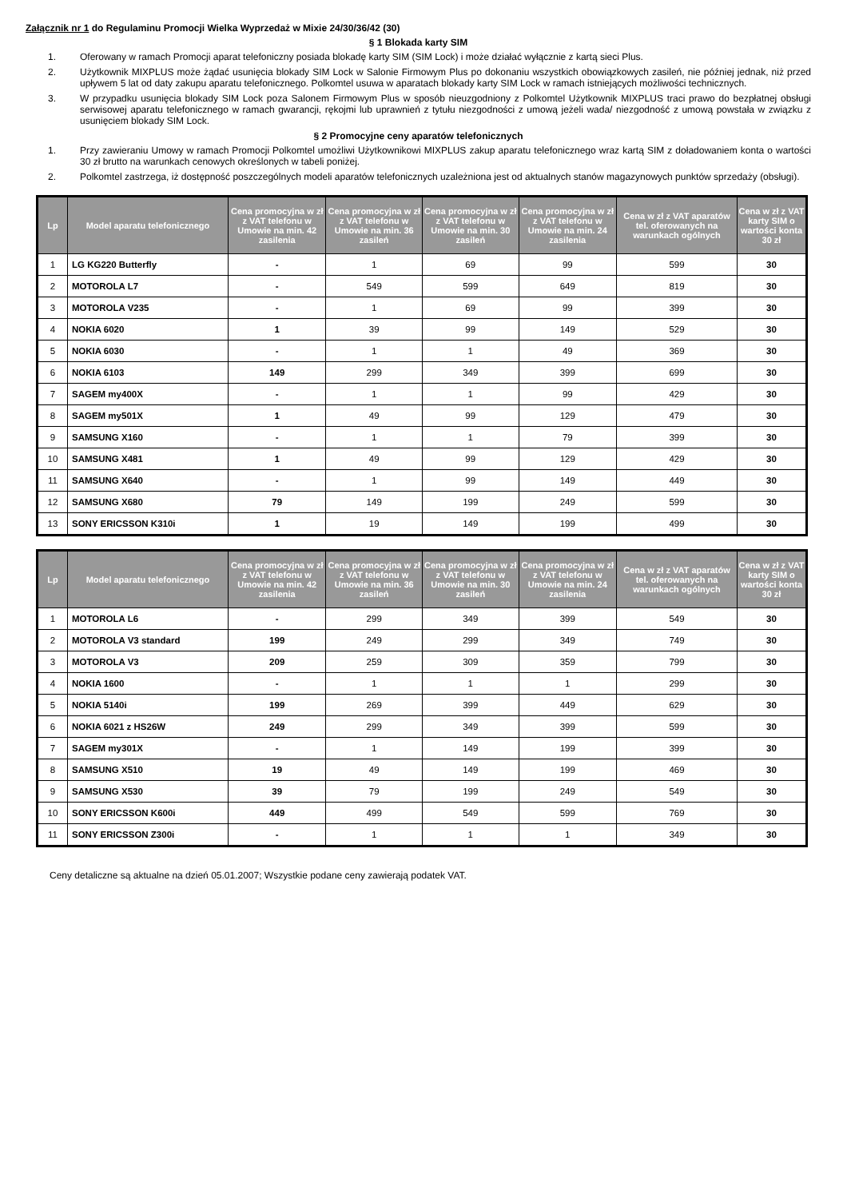Załącznik nr 1 do Regulaminu Promocji Wielka Wyprzedaż w Mixie 24/30/36/42 (30)
§ 1 Blokada karty SIM
1. Oferowany w ramach Promocji aparat telefoniczny posiada blokadę karty SIM (SIM Lock) i może działać wyłącznie z kartą sieci Plus.
2. Użytkownik MIXPLUS może żądać usunięcia blokady SIM Lock w Salonie Firmowym Plus po dokonaniu wszystkich obowiązkowych zasileń, nie później jednak, niż przed upływem 5 lat od daty zakupu aparatu telefonicznego. Polkomtel usuwa w aparatach blokady karty SIM Lock w ramach istniejących możliwości technicznych.
3. W przypadku usunięcia blokady SIM Lock poza Salonem Firmowym Plus w sposób nieuzgodniony z Polkomtel Użytkownik MIXPLUS traci prawo do bezpłatnej obsługi serwisowej aparatu telefonicznego w ramach gwarancji, rękojmi lub uprawnień z tytułu niezgodności z umową jeżeli wada/ niezgodność z umową powstała w związku z usunięciem blokady SIM Lock.
§ 2 Promocyjne ceny aparatów telefonicznych
1. Przy zawieraniu Umowy w ramach Promocji Polkomtel umożliwi Użytkownikowi MIXPLUS zakup aparatu telefonicznego wraz kartą SIM z doładowaniem konta o wartości 30 zł brutto na warunkach cenowych określonych w tabeli poniżej.
2. Polkomtel zastrzega, iż dostępność poszczególnych modeli aparatów telefonicznych uzależniona jest od aktualnych stanów magazynowych punktów sprzedaży (obsługi).
| Lp | Model aparatu telefonicznego | Cena promocyjna w zł z VAT telefonu w Umowie na min. 42 zasilenia | Cena promocyjna w zł z VAT telefonu w Umowie na min. 36 zasileń | Cena promocyjna w zł z VAT telefonu w Umowie na min. 30 zasileń | Cena promocyjna w zł z VAT telefonu w Umowie na min. 24 zasilenia | Cena w zł z VAT aparatów tel. oferowanych na warunkach ogólnych | Cena w zł z VAT karty SIM o wartości konta 30 zł |
| --- | --- | --- | --- | --- | --- | --- | --- |
| 1 | LG KG220 Butterfly | - | 1 | 69 | 99 | 599 | 30 |
| 2 | MOTOROLA L7 | - | 549 | 599 | 649 | 819 | 30 |
| 3 | MOTOROLA V235 | - | 1 | 69 | 99 | 399 | 30 |
| 4 | NOKIA 6020 | 1 | 39 | 99 | 149 | 529 | 30 |
| 5 | NOKIA 6030 | - | 1 | 1 | 49 | 369 | 30 |
| 6 | NOKIA 6103 | 149 | 299 | 349 | 399 | 699 | 30 |
| 7 | SAGEM my400X | - | 1 | 1 | 99 | 429 | 30 |
| 8 | SAGEM my501X | 1 | 49 | 99 | 129 | 479 | 30 |
| 9 | SAMSUNG X160 | - | 1 | 1 | 79 | 399 | 30 |
| 10 | SAMSUNG X481 | 1 | 49 | 99 | 129 | 429 | 30 |
| 11 | SAMSUNG X640 | - | 1 | 99 | 149 | 449 | 30 |
| 12 | SAMSUNG X680 | 79 | 149 | 199 | 249 | 599 | 30 |
| 13 | SONY ERICSSON K310i | 1 | 19 | 149 | 199 | 499 | 30 |
| Lp | Model aparatu telefonicznego | Cena promocyjna w zł z VAT telefonu w Umowie na min. 42 zasilenia | Cena promocyjna w zł z VAT telefonu w Umowie na min. 36 zasileń | Cena promocyjna w zł z VAT telefonu w Umowie na min. 30 zasileń | Cena promocyjna w zł z VAT telefonu w Umowie na min. 24 zasilenia | Cena w zł z VAT aparatów tel. oferowanych na warunkach ogólnych | Cena w zł z VAT karty SIM o wartości konta 30 zł |
| --- | --- | --- | --- | --- | --- | --- | --- |
| 1 | MOTOROLA L6 | - | 299 | 349 | 399 | 549 | 30 |
| 2 | MOTOROLA V3 standard | 199 | 249 | 299 | 349 | 749 | 30 |
| 3 | MOTOROLA V3 | 209 | 259 | 309 | 359 | 799 | 30 |
| 4 | NOKIA 1600 | - | 1 | 1 | 1 | 299 | 30 |
| 5 | NOKIA 5140i | 199 | 269 | 399 | 449 | 629 | 30 |
| 6 | NOKIA 6021 z HS26W | 249 | 299 | 349 | 399 | 599 | 30 |
| 7 | SAGEM my301X | - | 1 | 149 | 199 | 399 | 30 |
| 8 | SAMSUNG X510 | 19 | 49 | 149 | 199 | 469 | 30 |
| 9 | SAMSUNG X530 | 39 | 79 | 199 | 249 | 549 | 30 |
| 10 | SONY ERICSSON K600i | 449 | 499 | 549 | 599 | 769 | 30 |
| 11 | SONY ERICSSON Z300i | - | 1 | 1 | 1 | 349 | 30 |
Ceny detaliczne są aktualne na dzień 05.01.2007; Wszystkie podane ceny zawierają podatek VAT.